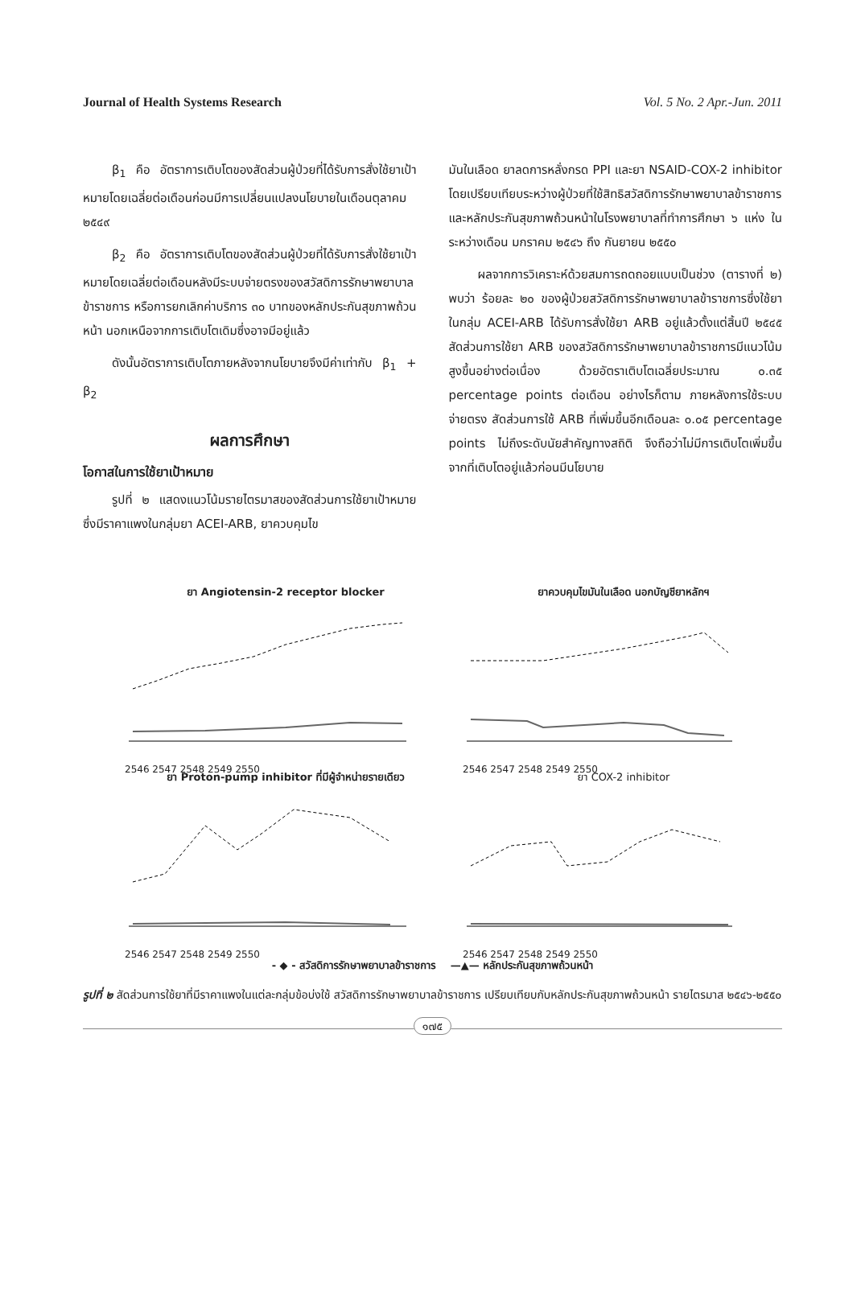Journal of Health Systems Research Vol. 5 No. 2 Apr.-Jun. 2011
β<sub>1</sub> คือ อัตราการเติบโตของสัดส่วนผู้ป่วยที่ได้รับการสั่งใช้ยาเป้าหมายโดยเฉลี่ยต่อเดือนก่อนมีการเปลี่ยนแปลงนโยบายในเดือนตุลาคม ๒๕๔๙
β<sub>2</sub> คือ อัตราการเติบโตของสัดส่วนผู้ป่วยที่ได้รับการสั่งใช้ยาเป้าหมายโดยเฉลี่ยต่อเดือนหลังมีระบบจ่ายตรงของสวัสดิการรักษาพยาบาลข้าราชการ หรือการยกเลิกค่าบริการ ๓๐ บาทของหลักประกันสุขภาพถ้วนหน้า นอกเหนือจากการเติบโตเดิมซึ่งอาจมีอยู่แล้ว
ดังนั้นอัตราการเติบโตภายหลังจากนโยบายจึงมีค่าเท่ากับ β<sub>1</sub> + β<sub>2</sub>
ผลการศึกษา
โอกาสในการใช้ยาเป้าหมาย
รูปที่ ๒ แสดงแนวโน้มรายไตรมาสของสัดส่วนการใช้ยาเป้าหมายซึ่งมีราคาแพงในกลุ่มยา ACEI-ARB, ยาควบคุมไข
มันในเลือด ยาลดการหลั่งกรด PPI และยา NSAID-COX-2 inhibitor โดยเปรียบเทียบระหว่างผู้ป่วยที่ใช้สิทธิสวัสดิการรักษาพยาบาลข้าราชการและหลักประกันสุขภาพถ้วนหน้าในโรงพยาบาลที่ทำการศึกษา ๖ แห่ง ในระหว่างเดือน มกราคม ๒๕๔๖ ถึง กันยายน ๒๕๕๐
ผลจากการวิเคราะห์ด้วยสมการถดถอยแบบเป็นช่วง (ตารางที่ ๒) พบว่า ร้อยละ ๒๐ ของผู้ป่วยสวัสดิการรักษาพยาบาลข้าราชการซึ่งใช้ยาในกลุ่ม ACEI-ARB ได้รับการสั่งใช้ยา ARB อยู่แล้วตั้งแต่สิ้นปี ๒๕๔๕ สัดส่วนการใช้ยา ARB ของสวัสดิการรักษาพยาบาลข้าราชการมีแนวโน้มสูงขึ้นอย่างต่อเนื่อง ด้วยอัตราเติบโตเฉลี่ยประมาณ ๐.๓๕ percentage points ต่อเดือน อย่างไรก็ตาม ภายหลังการใช้ระบบจ่ายตรง สัดส่วนการใช้ ARB ที่เพิ่มขึ้นอีกเดือนละ ๐.๐๕ percentage points ไม่ถึงระดับนัยสำคัญทางสถิติ จึงถือว่าไม่มีการเติบโตเพิ่มขึ้นจากที่เติบโตอยู่แล้วก่อนมีนโยบาย
ยา Angiotensin-2 receptor blocker
2546 2547 2548 2549 2550
ยาควบคุมไขมันในเลือด นอกบัญชียาหลักฯ
2546 2547 2548 2549 2550
ยา Proton-pump inhibitor ที่มีผู้จำหน่ายรายเดียว
2546 2547 2548 2549 2550
ยา COX-2 inhibitor
2546 2547 2548 2549 2550
- ◆ - สวัสดิการรักษาพยาบาลข้าราชการ —▲— หลักประกันสุขภาพถ้วนหน้า
รูปที่ ๒ สัดส่วนการใช้ยาที่มีราคาแพงในแต่ละกลุ่มข้อบ่งใช้ สวัสดิการรักษาพยาบาลข้าราชการ เปรียบเทียบกับหลักประกันสุขภาพถ้วนหน้า รายไตรมาส ๒๕๔๖-๒๕๕๐
๑๗๕